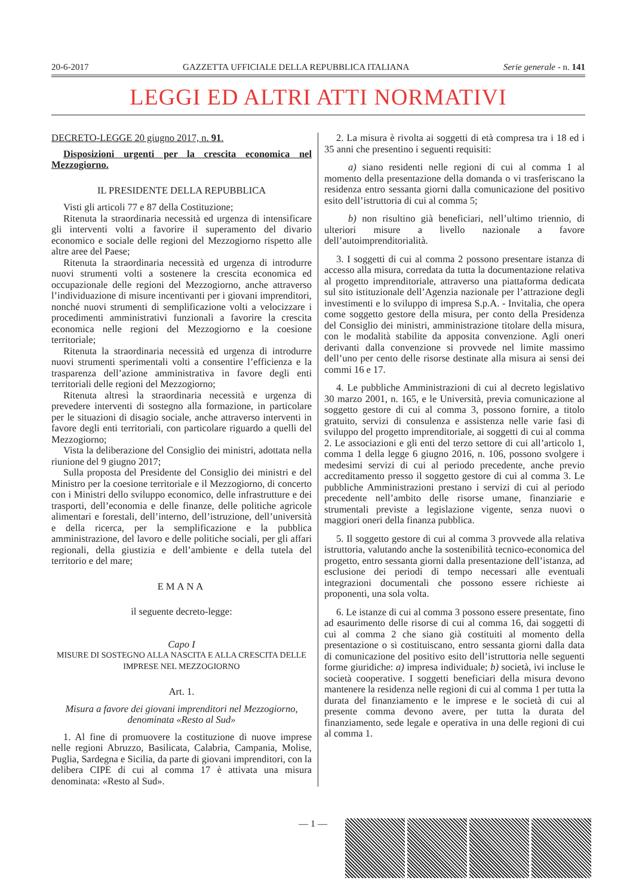20-6-2017 GAZZETTA UFFICIALE DELLA REPUBBLICA ITALIANA Serie generale - n. 141
LEGGI ED ALTRI ATTI NORMATIVI
DECRETO-LEGGE 20 giugno 2017, n. 91.
Disposizioni urgenti per la crescita economica nel Mezzogiorno.
IL PRESIDENTE DELLA REPUBBLICA
Visti gli articoli 77 e 87 della Costituzione;
Ritenuta la straordinaria necessità ed urgenza di intensificare gli interventi volti a favorire il superamento del divario economico e sociale delle regioni del Mezzogiorno rispetto alle altre aree del Paese;
Ritenuta la straordinaria necessità ed urgenza di introdurre nuovi strumenti volti a sostenere la crescita economica ed occupazionale delle regioni del Mezzogiorno, anche attraverso l’individuazione di misure incentivanti per i giovani imprenditori, nonché nuovi strumenti di semplificazione volti a velocizzare i procedimenti amministrativi funzionali a favorire la crescita economica nelle regioni del Mezzogiorno e la coesione territoriale;
Ritenuta la straordinaria necessità ed urgenza di introdurre nuovi strumenti sperimentali volti a consentire l’efficienza e la trasparenza dell’azione amministrativa in favore degli enti territoriali delle regioni del Mezzogiorno;
Ritenuta altresì la straordinaria necessità e urgenza di prevedere interventi di sostegno alla formazione, in particolare per le situazioni di disagio sociale, anche attraverso interventi in favore degli enti territoriali, con particolare riguardo a quelli del Mezzogiorno;
Vista la deliberazione del Consiglio dei ministri, adottata nella riunione del 9 giugno 2017;
Sulla proposta del Presidente del Consiglio dei ministri e del Ministro per la coesione territoriale e il Mezzogiorno, di concerto con i Ministri dello sviluppo economico, delle infrastrutture e dei trasporti, dell’economia e delle finanze, delle politiche agricole alimentari e forestali, dell’interno, dell’istruzione, dell’università e della ricerca, per la semplificazione e la pubblica amministrazione, del lavoro e delle politiche sociali, per gli affari regionali, della giustizia e dell’ambiente e della tutela del territorio e del mare;
EMANA
il seguente decreto-legge:
Capo I
MISURE DI SOSTEGNO ALLA NASCITA E ALLA CRESCITA DELLE IMPRESE NEL MEZZOGIORNO
Art. 1.
Misura a favore dei giovani imprenditori nel Mezzogiorno, denominata «Resto al Sud»
1. Al fine di promuovere la costituzione di nuove imprese nelle regioni Abruzzo, Basilicata, Calabria, Campania, Molise, Puglia, Sardegna e Sicilia, da parte di giovani imprenditori, con la delibera CIPE di cui al comma 17 è attivata una misura denominata: «Resto al Sud».
2. La misura è rivolta ai soggetti di età compresa tra i 18 ed i 35 anni che presentino i seguenti requisiti:
a) siano residenti nelle regioni di cui al comma 1 al momento della presentazione della domanda o vi trasferiscano la residenza entro sessanta giorni dalla comunicazione del positivo esito dell’istruttoria di cui al comma 5;
b) non risultino già beneficiari, nell’ultimo triennio, di ulteriori misure a livello nazionale a favore dell’autoimprenditorialità.
3. I soggetti di cui al comma 2 possono presentare istanza di accesso alla misura, corredata da tutta la documentazione relativa al progetto imprenditoriale, attraverso una piattaforma dedicata sul sito istituzionale dell’Agenzia nazionale per l’attrazione degli investimenti e lo sviluppo di impresa S.p.A. - Invitalia, che opera come soggetto gestore della misura, per conto della Presidenza del Consiglio dei ministri, amministrazione titolare della misura, con le modalità stabilite da apposita convenzione. Agli oneri derivanti dalla convenzione si provvede nel limite massimo dell’uno per cento delle risorse destinate alla misura ai sensi dei commi 16 e 17.
4. Le pubbliche Amministrazioni di cui al decreto legislativo 30 marzo 2001, n. 165, e le Università, previa comunicazione al soggetto gestore di cui al comma 3, possono fornire, a titolo gratuito, servizi di consulenza e assistenza nelle varie fasi di sviluppo del progetto imprenditoriale, ai soggetti di cui al comma 2. Le associazioni e gli enti del terzo settore di cui all’articolo 1, comma 1 della legge 6 giugno 2016, n. 106, possono svolgere i medesimi servizi di cui al periodo precedente, anche previo accreditamento presso il soggetto gestore di cui al comma 3. Le pubbliche Amministrazioni prestano i servizi di cui al periodo precedente nell’ambito delle risorse umane, finanziarie e strumentali previste a legislazione vigente, senza nuovi o maggiori oneri della finanza pubblica.
5. Il soggetto gestore di cui al comma 3 provvede alla relativa istruttoria, valutando anche la sostenibilità tecnico-economica del progetto, entro sessanta giorni dalla presentazione dell’istanza, ad esclusione dei periodi di tempo necessari alle eventuali integrazioni documentali che possono essere richieste ai proponenti, una sola volta.
6. Le istanze di cui al comma 3 possono essere presentate, fino ad esaurimento delle risorse di cui al comma 16, dai soggetti di cui al comma 2 che siano già costituiti al momento della presentazione o si costituiscano, entro sessanta giorni dalla data di comunicazione del positivo esito dell’istruttoria nelle seguenti forme giuridiche: a) impresa individuale; b) società, ivi incluse le società cooperative. I soggetti beneficiari della misura devono mantenere la residenza nelle regioni di cui al comma 1 per tutta la durata del finanziamento e le imprese e le società di cui al presente comma devono avere, per tutta la durata del finanziamento, sede legale e operativa in una delle regioni di cui al comma 1.
— 1 —